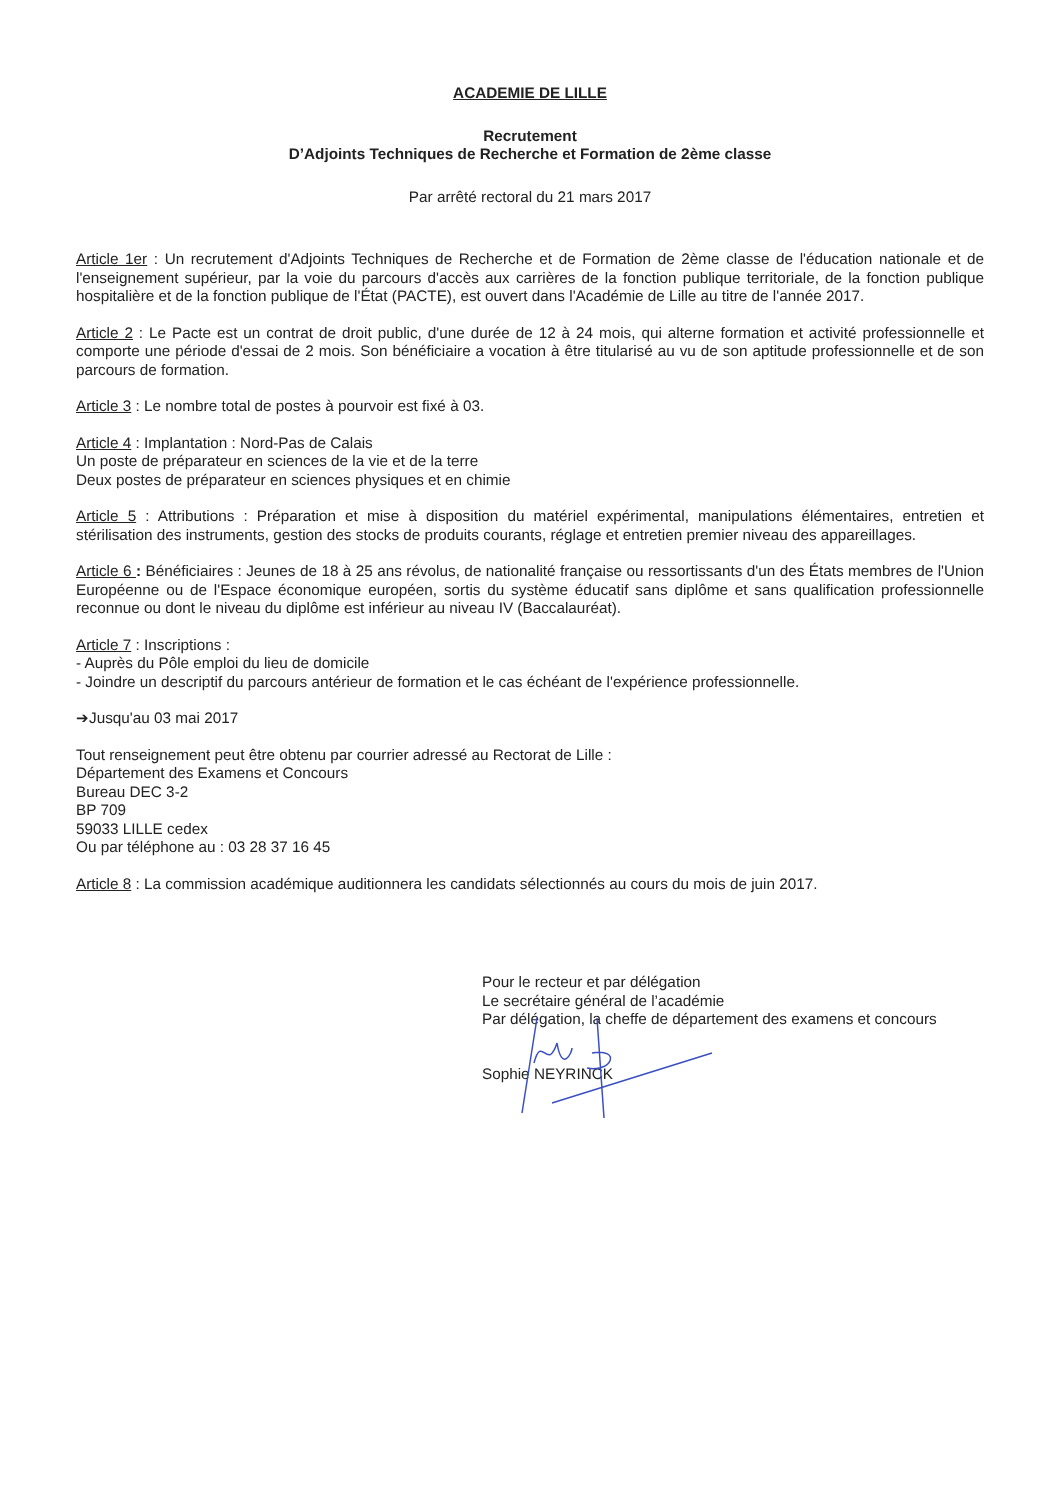ACADEMIE DE LILLE
Recrutement
D’Adjoints Techniques de Recherche et Formation de 2ème classe
Par arrêté rectoral du 21 mars 2017
Article 1er : Un recrutement d'Adjoints Techniques de Recherche et de Formation de 2ème classe de l'éducation nationale et de l'enseignement supérieur, par la voie du parcours d'accès aux carrières de la fonction publique territoriale, de la fonction publique hospitalière et de la fonction publique de l'État (PACTE), est ouvert dans l'Académie de Lille au titre de l'année 2017.
Article 2 : Le Pacte est un contrat de droit public, d'une durée de 12 à 24 mois, qui alterne formation et activité professionnelle et comporte une période d'essai de 2 mois. Son bénéficiaire a vocation à être titularisé au vu de son aptitude professionnelle et de son parcours de formation.
Article 3 : Le nombre total de postes à pourvoir est fixé à 03.
Article 4 : Implantation : Nord-Pas de Calais
Un poste de préparateur en sciences de la vie et de la terre
Deux postes de préparateur en sciences physiques et en chimie
Article 5 : Attributions : Préparation et mise à disposition du matériel expérimental, manipulations élémentaires, entretien et stérilisation des instruments, gestion des stocks de produits courants, réglage et entretien premier niveau des appareillages.
Article 6 : Bénéficiaires : Jeunes de 18 à 25 ans révolus, de nationalité française ou ressortissants d'un des États membres de l'Union Européenne ou de l'Espace économique européen, sortis du système éducatif sans diplôme et sans qualification professionnelle reconnue ou dont le niveau du diplôme est inférieur au niveau IV (Baccalauréat).
Article 7 : Inscriptions :
- Auprès du Pôle emploi du lieu de domicile
- Joindre un descriptif du parcours antérieur de formation et le cas échéant de l'expérience professionnelle.
➔Jusqu'au 03 mai 2017
Tout renseignement peut être obtenu par courrier adressé au Rectorat de Lille :
Département des Examens et Concours
Bureau DEC 3-2
BP 709
59033 LILLE cedex
Ou par téléphone au : 03 28 37 16 45
Article 8 : La commission académique auditionnera les candidats sélectionnés au cours du mois de juin 2017.
Pour le recteur et par délégation
Le secrétaire général de l’académie
Par délégation, la cheffe de département des examens et concours
Sophie NEYRINCK